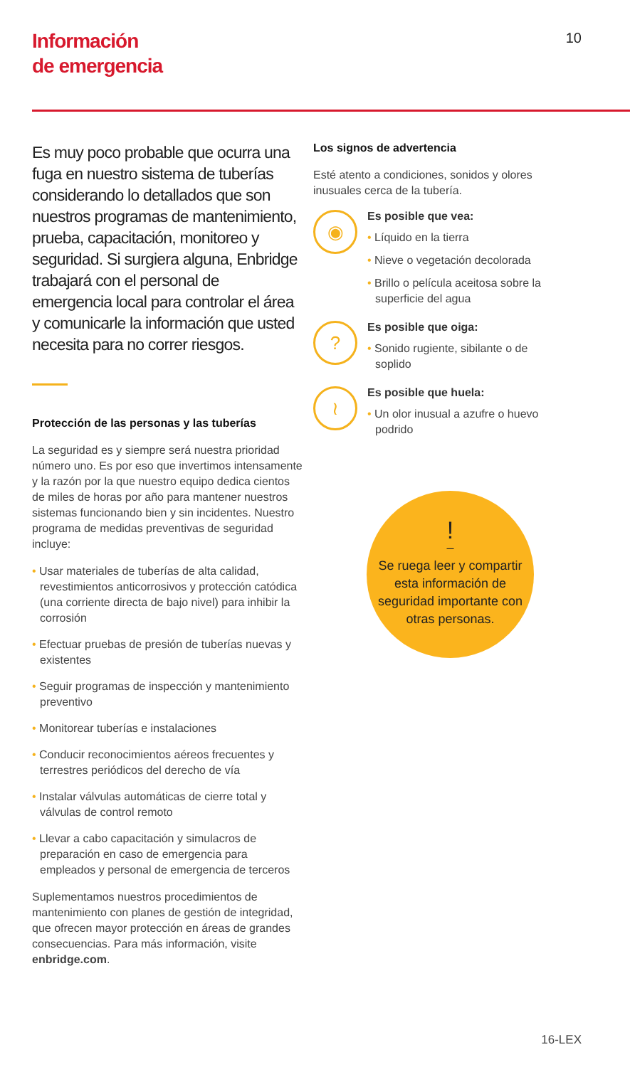Información
de emergencia
10
Es muy poco probable que ocurra una fuga en nuestro sistema de tuberías considerando lo detallados que son nuestros programas de mantenimiento, prueba, capacitación, monitoreo y seguridad. Si surgiera alguna, Enbridge trabajará con el personal de emergencia local para controlar el área y comunicarle la información que usted necesita para no correr riesgos.
Protección de las personas y las tuberías
La seguridad es y siempre será nuestra prioridad número uno. Es por eso que invertimos intensamente y la razón por la que nuestro equipo dedica cientos de miles de horas por año para mantener nuestros sistemas funcionando bien y sin incidentes. Nuestro programa de medidas preventivas de seguridad incluye:
• Usar materiales de tuberías de alta calidad, revestimientos anticorrosivos y protección catódica (una corriente directa de bajo nivel) para inhibir la corrosión
• Efectuar pruebas de presión de tuberías nuevas y existentes
• Seguir programas de inspección y mantenimiento preventivo
• Monitorear tuberías e instalaciones
• Conducir reconocimientos aéreos frecuentes y terrestres periódicos del derecho de vía
• Instalar válvulas automáticas de cierre total y válvulas de control remoto
• Llevar a cabo capacitación y simulacros de preparación en caso de emergencia para empleados y personal de emergencia de terceros
Suplementamos nuestros procedimientos de mantenimiento con planes de gestión de integridad, que ofrecen mayor protección en áreas de grandes consecuencias. Para más información, visite enbridge.com.
Los signos de advertencia
Esté atento a condiciones, sonidos y olores inusuales cerca de la tubería.
◉
Es posible que vea:
• Líquido en la tierra
• Nieve o vegetación decolorada
• Brillo o película aceitosa sobre la superficie del agua
?
Es posible que oiga:
• Sonido rugiente, sibilante o de soplido
≀
Es posible que huela:
• Un olor inusual a azufre o huevo podrido
!
–
Se ruega leer y compartir esta información de seguridad importante con otras personas.
16-LEX